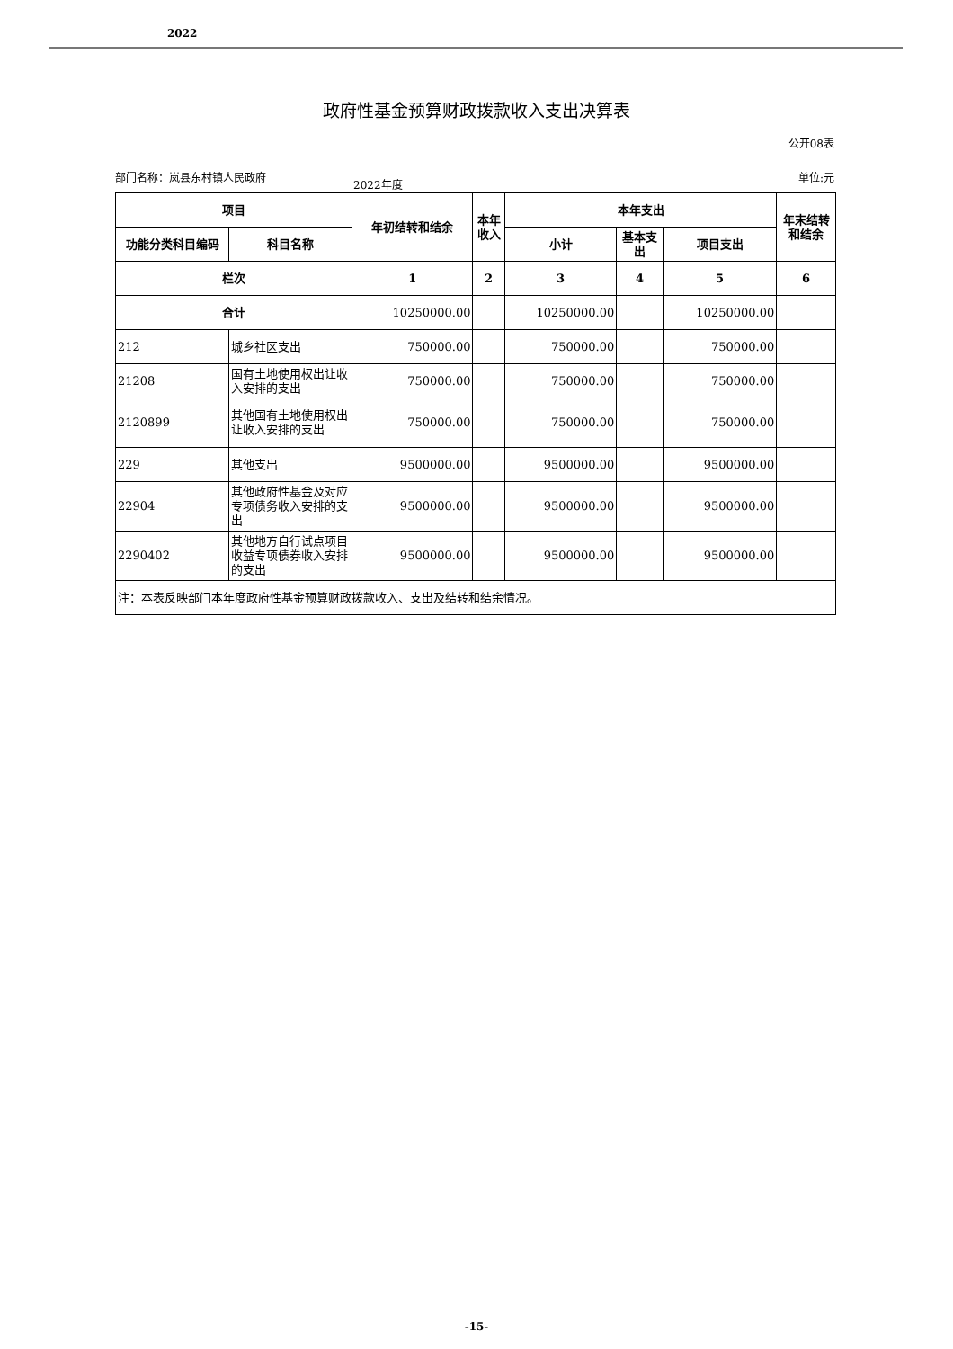2022
政府性基金预算财政拨款收入支出决算表
公开08表
部门名称：岚县东村镇人民政府
2022年度
单位:元
| 项目 | | 年初结转和结余 | 本年收入 | 本年支出 | | | 年末结转和结余 |
| --- | --- | --- | --- | --- | --- | --- | --- |
| 功能分类科目编码 | 科目名称 | | | 小计 | 基本支出 | 项目支出 | |
| 栏次 | | 1 | 2 | 3 | 4 | 5 | 6 |
| 合计 | | 10250000.00 | | 10250000.00 | | 10250000.00 | |
| 212 | 城乡社区支出 | 750000.00 | | 750000.00 | | 750000.00 | |
| 21208 | 国有土地使用权出让收入安排的支出 | 750000.00 | | 750000.00 | | 750000.00 | |
| 2120899 | 其他国有土地使用权出让收入安排的支出 | 750000.00 | | 750000.00 | | 750000.00 | |
| 229 | 其他支出 | 9500000.00 | | 9500000.00 | | 9500000.00 | |
| 22904 | 其他政府性基金及对应专项债务收入安排的支出 | 9500000.00 | | 9500000.00 | | 9500000.00 | |
| 2290402 | 其他地方自行试点项目收益专项债券收入安排的支出 | 9500000.00 | | 9500000.00 | | 9500000.00 | |
| 注：本表反映部门本年度政府性基金预算财政拨款收入、支出及结转和结余情况。 | | | | | | | |
-15-